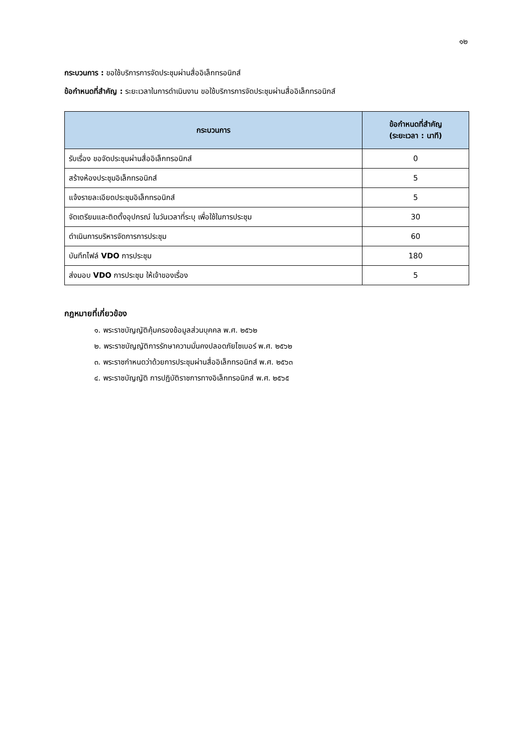๑๒
กระบวนการ : ขอใช้บริการการจัดประชุมผ่านสื่ออิเล็กทรอนิกส์
ข้อกำหนดที่สำคัญ : ระยะเวลาในการดำเนินงาน ขอใช้บริการการจัดประชุมผ่านสื่ออิเล็กทรอนิกส์
| กระบวนการ | ข้อกำหนดที่สำคัญ (ระยะเวลา : นาที) |
| --- | --- |
| รับเรื่อง ขอจัดประชุมผ่านสื่ออิเล็กทรอนิกส์ | 0 |
| สร้างห้องประชุมอิเล็กทรอนิกส์ | 5 |
| แจ้งรายละเอียดประชุมอิเล็กทรอนิกส์ | 5 |
| จัดเตรียมและติดตั้งอุปกรณ์ ในวันเวลาที่ระบุ เพื่อใช้ในการประชุม | 30 |
| ดำเนินการบริหารจัดการการประชุม | 60 |
| บันทึกไฟล์ VDO การประชุม | 180 |
| ส่งมอบ VDO การประชุม ให้เจ้าของเรื่อง | 5 |
กฎหมายที่เกี่ยวข้อง
๑. พระราชบัญญัติคุ้มครองข้อมูลส่วนบุคคล พ.ศ. ๒๕๖๒
๒. พระราชบัญญัติการรักษาความมั่นคงปลอดภัยไซเบอร์ พ.ศ. ๒๕๖๒
๓. พระราชกำหนดว่าด้วยการประชุมผ่านสื่ออิเล็กทรอนิกส์ พ.ศ. ๒๕๖๓
๔. พระราชบัญญัติ การปฏิบัติราชการทางอิเล็กทรอนิกส์ พ.ศ. ๒๕๖๕